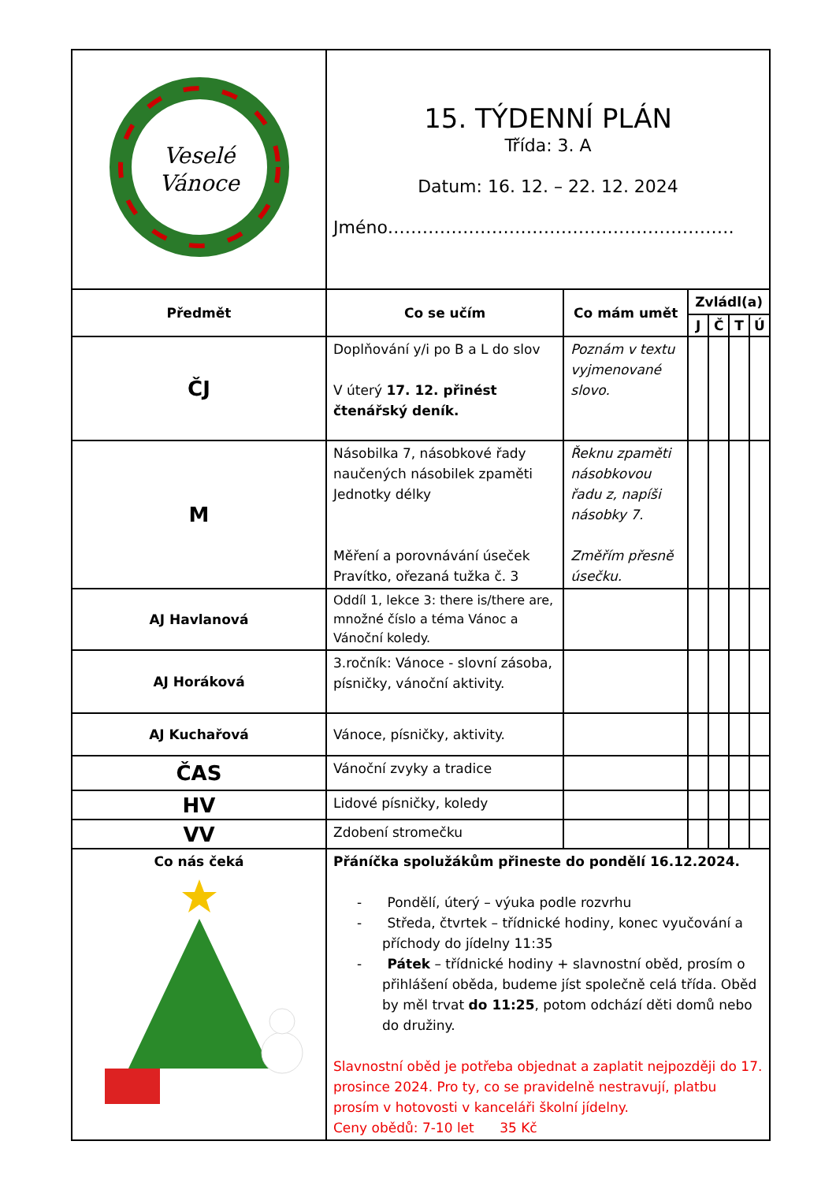| Veselé Vánoce | 15. TÝDENNÍ PLÁN Třída: 3. A Datum: 16. 12. – 22. 12. 2024 Jméno…………………………………………………… | | | | | |
| Předmět | Co se učím | Co mám umět | Zvládl(a) | | | |
| | | | J | Č | T | Ú |
| ČJ | Doplňování y/i po B a L do slov V úterý 17. 12. přinést čtenářský deník. | Poznám v textu vyjmenované slovo. | | | | |
| M | Násobilka 7, násobkové řady naučených násobilek zpaměti Jednotky délky Měření a porovnávání úseček Pravítko, ořezaná tužka č. 3 | Řeknu zpaměti násobkovou řadu z, napíši násobky 7. Změřím přesně úsečku. | | | | |
| AJ Havlanová | Oddíl 1, lekce 3: there is/there are, množné číslo a téma Vánoc a Vánoční koledy. | | | | | |
| AJ Horáková | 3.ročník: Vánoce - slovní zásoba, písničky, vánoční aktivity. | | | | | |
| AJ Kuchařová | Vánoce, písničky, aktivity. | | | | | |
| ČAS | Vánoční zvyky a tradice | | | | | |
| HV | Lidové písničky, koledy | | | | | |
| VV | Zdobení stromečku | | | | | |
| Co nás čeká | Přáníčka spolužákům přineste do pondělí 16.12.2024. - Pondělí, úterý – výuka podle rozvrhu - Středa, čtvrtek – třídnické hodiny, konec vyučování a příchody do jídelny 11:35 - Pátek – třídnické hodiny + slavnostní oběd, prosím o přihlášení oběda, budeme jíst společně celá třída. Oběd by měl trvat do 11:25 , potom odchází děti domů nebo do družiny. Slavnostní oběd je potřeba objednat a zaplatit nejpozději do 17. prosince 2024. Pro ty, co se pravidelně nestravují, platbu prosím v hotovosti v kanceláři školní jídelny. Ceny obědů: 7-10 let 35 Kč | | | | | |